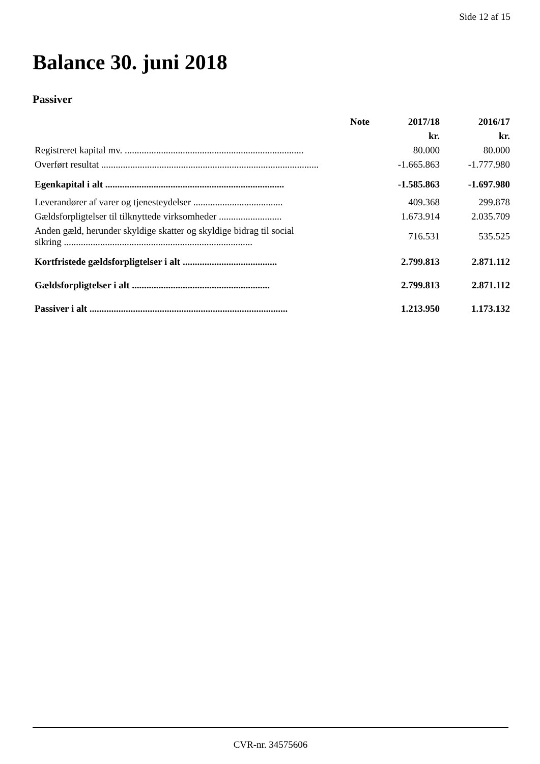Side 12 af 15
Balance 30. juni 2018
Passiver
| | Note | 2017/18 | 2016/17 |
| --- | --- | --- | --- |
| | | kr. | kr. |
| Registreret kapital mv. .......................................................................... | | 80.000 | 80.000 |
| Overført resultat .......................................................................................... | | -1.665.863 | -1.777.980 |
| Egenkapital i alt .......................................................................... | | -1.585.863 | -1.697.980 |
| Leverandører af varer og tjenesteydelser ..................................... | | 409.368 | 299.878 |
| Gældsforpligtelser til tilknyttede virksomheder .......................... | | 1.673.914 | 2.035.709 |
| Anden gæld, herunder skyldige skatter og skyldige bidrag til social sikring .............................................................................. | | 716.531 | 535.525 |
| Kortfristede gældsforpligtelser i alt ....................................... | | 2.799.813 | 2.871.112 |
| Gældsforpligtelser i alt ......................................................... | | 2.799.813 | 2.871.112 |
| Passiver i alt .................................................................................. | | 1.213.950 | 1.173.132 |
CVR-nr. 34575606